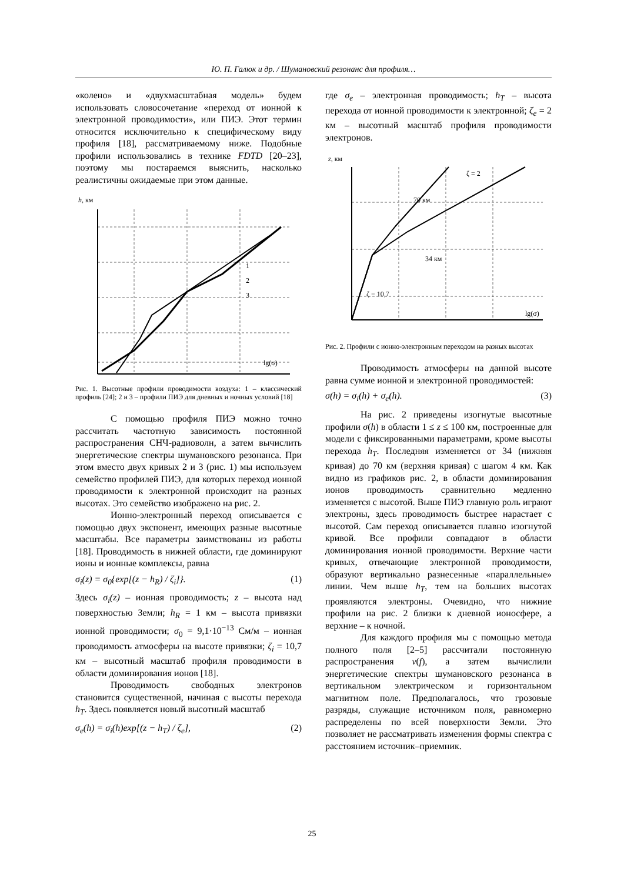Ю. П. Галюк и др. / Шумановский резонанс для профиля…
«колено» и «двухмасштабная модель» будем использовать словосочетание «переход от ионной к электронной проводимости», или ПИЭ. Этот термин относится исключительно к специфическому виду профиля [18], рассматриваемому ниже. Подобные профили использовались в технике FDTD [20–23], поэтому мы постараемся выяснить, насколько реалистичны ожидаемые при этом данные.
h, км
lg(σ)
1
2
3
Рис. 1. Высотные профили проводимости воздуха: 1 – классический профиль [24]; 2 и 3 – профили ПИЭ для дневных и ночных условий [18]
С помощью профиля ПИЭ можно точно рассчитать частотную зависимость постоянной распространения СНЧ-радиоволн, а затем вычислить энергетические спектры шумановского резонанса. При этом вместо двух кривых 2 и 3 (рис. 1) мы используем семейство профилей ПИЭ, для которых переход ионной проводимости к электронной происходит на разных высотах. Это семейство изображено на рис. 2.
Ионно-электронный переход описывается с помощью двух экспонент, имеющих разные высотные масштабы. Все параметры заимствованы из работы [18]. Проводимость в нижней области, где доминируют ионы и ионные комплексы, равна
σ<sub>i</sub>(z) = σ<sub>0</sub>{exp[(z − h<sub>R</sub>) / ζ<sub>i</sub>]}. (1)
Здесь σ<sub>i</sub>(z) – ионная проводимость; z – высота над поверхностью Земли; h<sub>R</sub> = 1 км – высота привязки ионной проводимости; σ<sub>0</sub> = 9,1·10<sup>−13</sup> См/м – ионная проводимость атмосферы на высоте привязки; ζ<sub>i</sub> = 10,7 км – высотный масштаб профиля проводимости в области доминирования ионов [18].
Проводимость свободных электронов становится существенной, начиная с высоты перехода h<sub>T</sub>. Здесь появляется новый высотный масштаб
σ<sub>e</sub>(h) = σ<sub>i</sub>(h)exp[(z − h<sub>T</sub>) / ζ<sub>e</sub>], (2)
где σ<sub>e</sub> – электронная проводимость; h<sub>T</sub> – высота перехода от ионной проводимости к электронной; ζ<sub>e</sub> = 2 км – высотный масштаб профиля проводимости электронов.
z, км
70 км
34 км
ζ = 2
ζ = 10,7
lg(σ)
Рис. 2. Профили с ионно-электронным переходом на разных высотах
Проводимость атмосферы на данной высоте равна сумме ионной и электронной проводимостей:
σ(h) = σ<sub>i</sub>(h) + σ<sub>e</sub>(h). (3)
На рис. 2 приведены изогнутые высотные профили σ(h) в области 1 ≤ z ≤ 100 км, построенные для модели с фиксированными параметрами, кроме высоты перехода h<sub>T</sub>. Последняя изменяется от 34 (нижняя кривая) до 70 км (верхняя кривая) с шагом 4 км. Как видно из графиков рис. 2, в области доминирования ионов проводимость сравнительно медленно изменяется с высотой. Выше ПИЭ главную роль играют электроны, здесь проводимость быстрее нарастает с высотой. Сам переход описывается плавно изогнутой кривой. Все профили совпадают в области доминирования ионной проводимости. Верхние части кривых, отвечающие электронной проводимости, образуют вертикально разнесенные «параллельные» линии. Чем выше h<sub>T</sub>, тем на больших высотах проявляются электроны. Очевидно, что нижние профили на рис. 2 близки к дневной ионосфере, а верхние – к ночной.
Для каждого профиля мы с помощью метода полного поля [2–5] рассчитали постоянную распространения ν(f), а затем вычислили энергетические спектры шумановского резонанса в вертикальном электрическом и горизонтальном магнитном поле. Предполагалось, что грозовые разряды, служащие источником поля, равномерно распределены по всей поверхности Земли. Это позволяет не рассматривать изменения формы спектра с расстоянием источник–приемник.
25